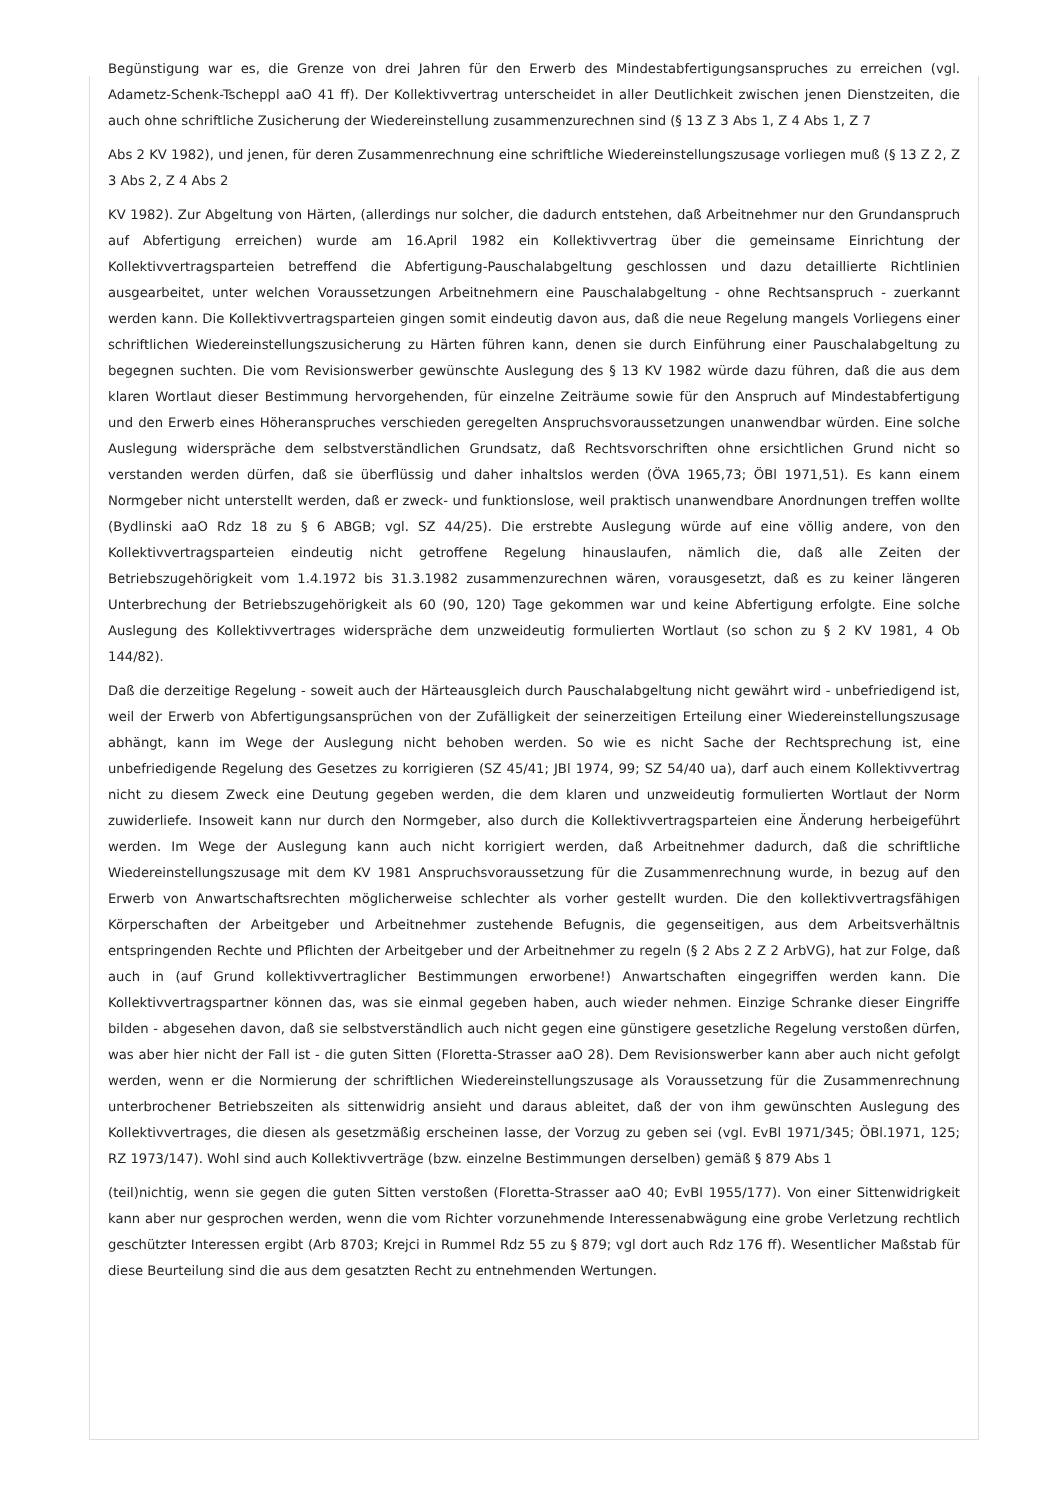Begünstigung war es, die Grenze von drei Jahren für den Erwerb des Mindestabfertigungsanspruches zu erreichen (vgl. Adametz-Schenk-Tscheppl aaO 41 ff). Der Kollektivvertrag unterscheidet in aller Deutlichkeit zwischen jenen Dienstzeiten, die auch ohne schriftliche Zusicherung der Wiedereinstellung zusammenzurechnen sind (§ 13 Z 3 Abs 1, Z 4 Abs 1, Z 7
Abs 2 KV 1982), und jenen, für deren Zusammenrechnung eine schriftliche Wiedereinstellungszusage vorliegen muß (§ 13 Z 2, Z 3 Abs 2, Z 4 Abs 2
KV 1982). Zur Abgeltung von Härten, (allerdings nur solcher, die dadurch entstehen, daß Arbeitnehmer nur den Grundanspruch auf Abfertigung erreichen) wurde am 16.April 1982 ein Kollektivvertrag über die gemeinsame Einrichtung der Kollektivvertragsparteien betreffend die Abfertigung-Pauschalabgeltung geschlossen und dazu detaillierte Richtlinien ausgearbeitet, unter welchen Voraussetzungen Arbeitnehmern eine Pauschalabgeltung - ohne Rechtsanspruch - zuerkannt werden kann. Die Kollektivvertragsparteien gingen somit eindeutig davon aus, daß die neue Regelung mangels Vorliegens einer schriftlichen Wiedereinstellungszusicherung zu Härten führen kann, denen sie durch Einführung einer Pauschalabgeltung zu begegnen suchten. Die vom Revisionswerber gewünschte Auslegung des § 13 KV 1982 würde dazu führen, daß die aus dem klaren Wortlaut dieser Bestimmung hervorgehenden, für einzelne Zeiträume sowie für den Anspruch auf Mindestabfertigung und den Erwerb eines Höheranspruches verschieden geregelten Anspruchsvoraussetzungen unanwendbar würden. Eine solche Auslegung widerspräche dem selbstverständlichen Grundsatz, daß Rechtsvorschriften ohne ersichtlichen Grund nicht so verstanden werden dürfen, daß sie überflüssig und daher inhaltslos werden (ÖVA 1965,73; ÖBl 1971,51). Es kann einem Normgeber nicht unterstellt werden, daß er zweck- und funktionslose, weil praktisch unanwendbare Anordnungen treffen wollte (Bydlinski aaO Rdz 18 zu § 6 ABGB; vgl. SZ 44/25). Die erstrebte Auslegung würde auf eine völlig andere, von den Kollektivvertragsparteien eindeutig nicht getroffene Regelung hinauslaufen, nämlich die, daß alle Zeiten der Betriebszugehörigkeit vom 1.4.1972 bis 31.3.1982 zusammenzurechnen wären, vorausgesetzt, daß es zu keiner längeren Unterbrechung der Betriebszugehörigkeit als 60 (90, 120) Tage gekommen war und keine Abfertigung erfolgte. Eine solche Auslegung des Kollektivvertrages widerspräche dem unzweideutig formulierten Wortlaut (so schon zu § 2 KV 1981, 4 Ob 144/82).
Daß die derzeitige Regelung - soweit auch der Härteausgleich durch Pauschalabgeltung nicht gewährt wird - unbefriedigend ist, weil der Erwerb von Abfertigungsansprüchen von der Zufälligkeit der seinerzeitigen Erteilung einer Wiedereinstellungszusage abhängt, kann im Wege der Auslegung nicht behoben werden. So wie es nicht Sache der Rechtsprechung ist, eine unbefriedigende Regelung des Gesetzes zu korrigieren (SZ 45/41; JBl 1974, 99; SZ 54/40 ua), darf auch einem Kollektivvertrag nicht zu diesem Zweck eine Deutung gegeben werden, die dem klaren und unzweideutig formulierten Wortlaut der Norm zuwiderliefe. Insoweit kann nur durch den Normgeber, also durch die Kollektivvertragsparteien eine Änderung herbeigeführt werden. Im Wege der Auslegung kann auch nicht korrigiert werden, daß Arbeitnehmer dadurch, daß die schriftliche Wiedereinstellungszusage mit dem KV 1981 Anspruchsvoraussetzung für die Zusammenrechnung wurde, in bezug auf den Erwerb von Anwartschaftsrechten möglicherweise schlechter als vorher gestellt wurden. Die den kollektivvertragsfähigen Körperschaften der Arbeitgeber und Arbeitnehmer zustehende Befugnis, die gegenseitigen, aus dem Arbeitsverhältnis entspringenden Rechte und Pflichten der Arbeitgeber und der Arbeitnehmer zu regeln (§ 2 Abs 2 Z 2 ArbVG), hat zur Folge, daß auch in (auf Grund kollektivvertraglicher Bestimmungen erworbene!) Anwartschaften eingegriffen werden kann. Die Kollektivvertragspartner können das, was sie einmal gegeben haben, auch wieder nehmen. Einzige Schranke dieser Eingriffe bilden - abgesehen davon, daß sie selbstverständlich auch nicht gegen eine günstigere gesetzliche Regelung verstoßen dürfen, was aber hier nicht der Fall ist - die guten Sitten (Floretta-Strasser aaO 28). Dem Revisionswerber kann aber auch nicht gefolgt werden, wenn er die Normierung der schriftlichen Wiedereinstellungszusage als Voraussetzung für die Zusammenrechnung unterbrochener Betriebszeiten als sittenwidrig ansieht und daraus ableitet, daß der von ihm gewünschten Auslegung des Kollektivvertrages, die diesen als gesetzmäßig erscheinen lasse, der Vorzug zu geben sei (vgl. EvBl 1971/345; ÖBl.1971, 125; RZ 1973/147). Wohl sind auch Kollektivverträge (bzw. einzelne Bestimmungen derselben) gemäß § 879 Abs 1
(teil)nichtig, wenn sie gegen die guten Sitten verstoßen (Floretta-Strasser aaO 40; EvBl 1955/177). Von einer Sittenwidrigkeit kann aber nur gesprochen werden, wenn die vom Richter vorzunehmende Interessenabwägung eine grobe Verletzung rechtlich geschützter Interessen ergibt (Arb 8703; Krejci in Rummel Rdz 55 zu § 879; vgl dort auch Rdz 176 ff). Wesentlicher Maßstab für diese Beurteilung sind die aus dem gesatzten Recht zu entnehmenden Wertungen.